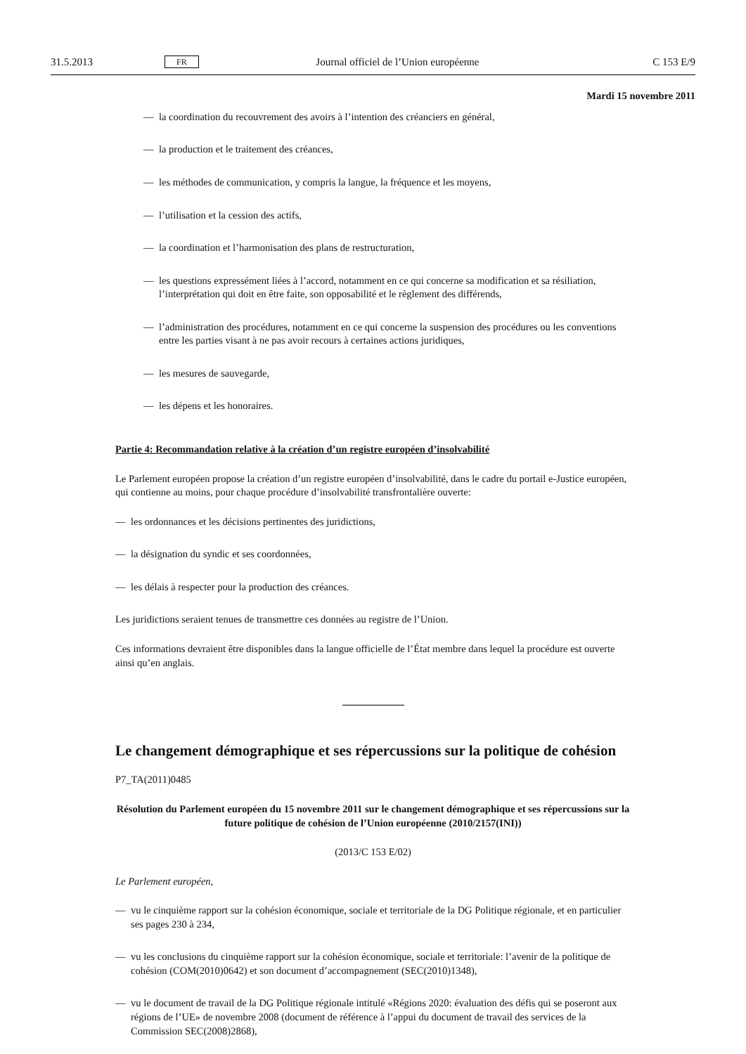31.5.2013 FR Journal officiel de l’Union européenne C 153 E/9
Mardi 15 novembre 2011
— la coordination du recouvrement des avoirs à l’intention des créanciers en général,
— la production et le traitement des créances,
— les méthodes de communication, y compris la langue, la fréquence et les moyens,
— l’utilisation et la cession des actifs,
— la coordination et l’harmonisation des plans de restructuration,
— les questions expressément liées à l’accord, notamment en ce qui concerne sa modification et sa résiliation, l’interprétation qui doit en être faite, son opposabilité et le règlement des différends,
— l’administration des procédures, notamment en ce qui concerne la suspension des procédures ou les conventions entre les parties visant à ne pas avoir recours à certaines actions juridiques,
— les mesures de sauvegarde,
— les dépens et les honoraires.
Partie 4: Recommandation relative à la création d’un registre européen d’insolvabilité
Le Parlement européen propose la création d’un registre européen d’insolvabilité, dans le cadre du portail e-Justice européen, qui contienne au moins, pour chaque procédure d’insolvabilité transfrontalière ouverte:
— les ordonnances et les décisions pertinentes des juridictions,
— la désignation du syndic et ses coordonnées,
— les délais à respecter pour la production des créances.
Les juridictions seraient tenues de transmettre ces données au registre de l’Union.
Ces informations devraient être disponibles dans la langue officielle de l’État membre dans lequel la procédure est ouverte ainsi qu’en anglais.
Le changement démographique et ses répercussions sur la politique de cohésion
P7_TA(2011)0485
Résolution du Parlement européen du 15 novembre 2011 sur le changement démographique et ses répercussions sur la future politique de cohésion de l’Union européenne (2010/2157(INI))
(2013/C 153 E/02)
Le Parlement européen,
— vu le cinquième rapport sur la cohésion économique, sociale et territoriale de la DG Politique régionale, et en particulier ses pages 230 à 234,
— vu les conclusions du cinquième rapport sur la cohésion économique, sociale et territoriale: l’avenir de la politique de cohésion (COM(2010)0642) et son document d’accompagnement (SEC(2010)1348),
— vu le document de travail de la DG Politique régionale intitulé «Régions 2020: évaluation des défis qui se poseront aux régions de l’UE» de novembre 2008 (document de référence à l’appui du document de travail des services de la Commission SEC(2008)2868),